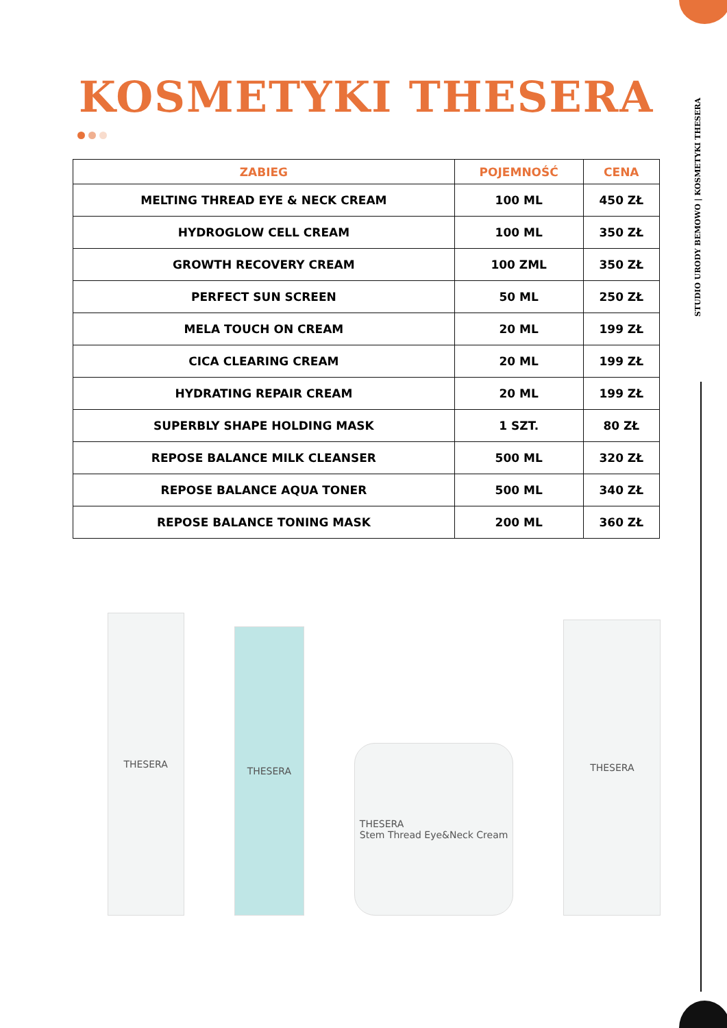STUDIO URODY BEMOWO | KOSMETYKI THESERA
KOSMETYKI THESERA
| ZABIEG | POJEMNOŚĆ | CENA |
| --- | --- | --- |
| MELTING THREAD EYE & NECK CREAM | 100 ML | 450 ZŁ |
| HYDROGLOW CELL CREAM | 100 ML | 350 ZŁ |
| GROWTH RECOVERY CREAM | 100 ZML | 350 ZŁ |
| PERFECT SUN SCREEN | 50 ML | 250 ZŁ |
| MELA TOUCH ON CREAM | 20 ML | 199 ZŁ |
| CICA CLEARING CREAM | 20 ML | 199 ZŁ |
| HYDRATING REPAIR CREAM | 20 ML | 199 ZŁ |
| SUPERBLY SHAPE HOLDING MASK | 1 SZT. | 80 ZŁ |
| REPOSE BALANCE MILK CLEANSER | 500 ML | 320 ZŁ |
| REPOSE BALANCE AQUA TONER | 500 ML | 340 ZŁ |
| REPOSE BALANCE TONING MASK | 200 ML | 360 ZŁ |
THESERA
THESERA
THESERA
Stem Thread Eye&Neck Cream
THESERA